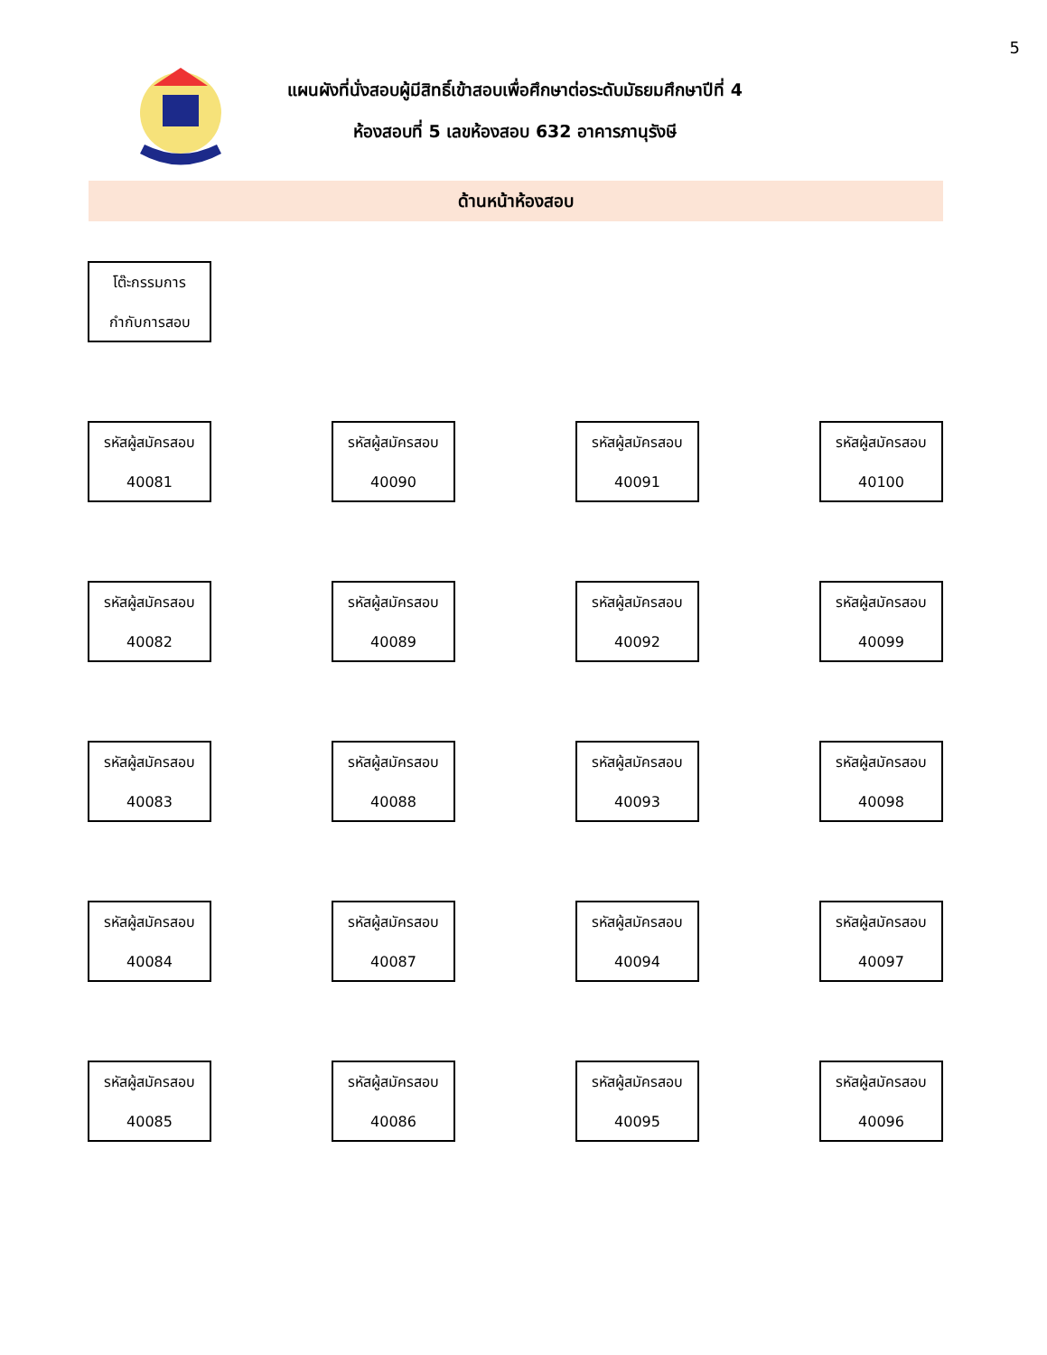5
แผนผังที่นั่งสอบผู้มีสิทธิ์เข้าสอบเพื่อศึกษาต่อระดับมัธยมศึกษาปีที่ 4
ห้องสอบที่ 5 เลขห้องสอบ 632 อาคารภานุรังษี
ด้านหน้าห้องสอบ
โต๊ะกรรมการ
กำกับการสอบ
รหัสผู้สมัครสอบ
40081
รหัสผู้สมัครสอบ
40090
รหัสผู้สมัครสอบ
40091
รหัสผู้สมัครสอบ
40100
รหัสผู้สมัครสอบ
40082
รหัสผู้สมัครสอบ
40089
รหัสผู้สมัครสอบ
40092
รหัสผู้สมัครสอบ
40099
รหัสผู้สมัครสอบ
40083
รหัสผู้สมัครสอบ
40088
รหัสผู้สมัครสอบ
40093
รหัสผู้สมัครสอบ
40098
รหัสผู้สมัครสอบ
40084
รหัสผู้สมัครสอบ
40087
รหัสผู้สมัครสอบ
40094
รหัสผู้สมัครสอบ
40097
รหัสผู้สมัครสอบ
40085
รหัสผู้สมัครสอบ
40086
รหัสผู้สมัครสอบ
40095
รหัสผู้สมัครสอบ
40096